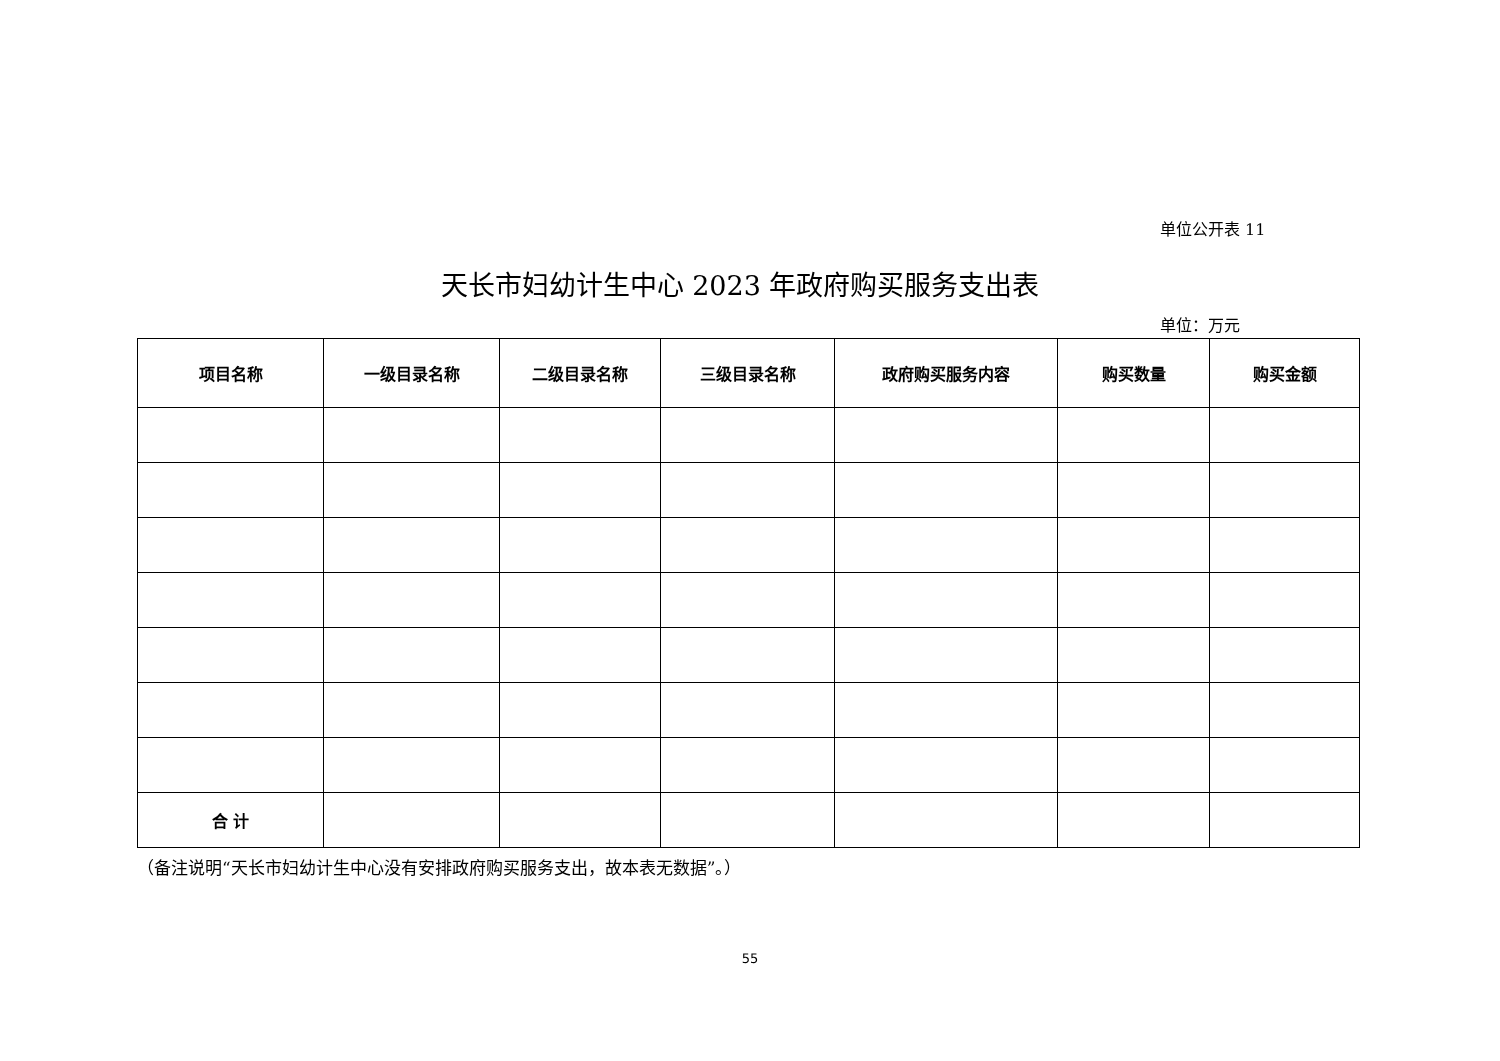单位公开表 11
天长市妇幼计生中心 2023 年政府购买服务支出表
单位：万元
| 项目名称 | 一级目录名称 | 二级目录名称 | 三级目录名称 | 政府购买服务内容 | 购买数量 | 购买金额 |
| --- | --- | --- | --- | --- | --- | --- |
| 合 计 | | | | | | |
（备注说明“天长市妇幼计生中心没有安排政府购买服务支出，故本表无数据”。）
55